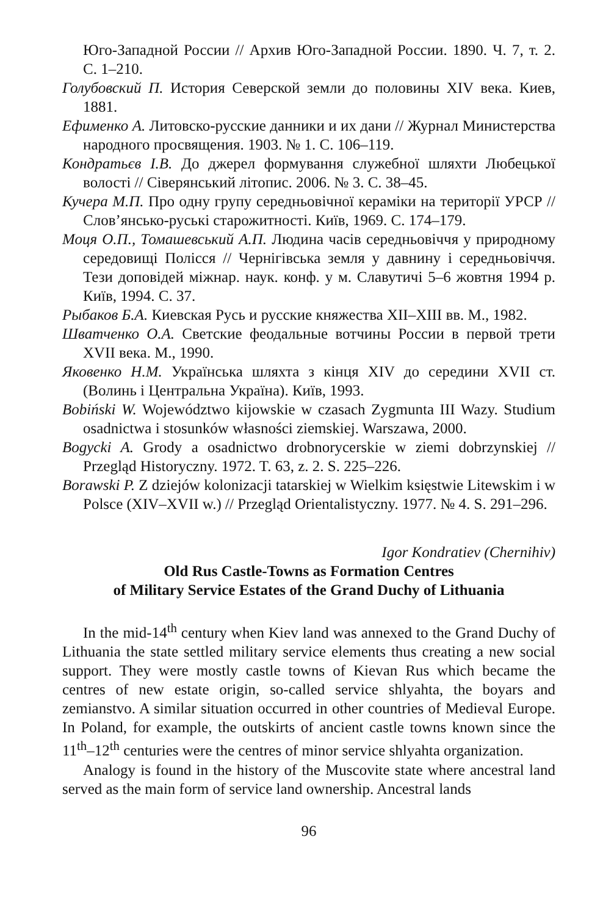Юго-Западной России // Архив Юго-Западной России. 1890. Ч. 7, т. 2. С. 1–210.
Голубовский П. История Северской земли до половины XIV века. Киев, 1881.
Ефименко А. Литовско-русские данники и их дани // Журнал Министерства народного просвящения. 1903. № 1. С. 106–119.
Кондратьєв І.В. До джерел формування служебної шляхти Любецької волості // Сіверянський літопис. 2006. № 3. С. 38–45.
Кучера М.П. Про одну групу середньовічної кераміки на території УРСР // Слов’янсько-руські старожитності. Київ, 1969. С. 174–179.
Моця О.П., Томашевський А.П. Людина часів середньовіччя у природному середовищі Полісся // Чернігівська земля у давнину і середньовіччя. Тези доповідей міжнар. наук. конф. у м. Славутичі 5–6 жовтня 1994 р. Київ, 1994. С. 37.
Рыбаков Б.А. Киевская Русь и русские княжества XII–XIII вв. М., 1982.
Шватченко О.А. Светские феодальные вотчины России в первой трети XVII века. М., 1990.
Яковенко Н.М. Українська шляхта з кінця XIV до середини XVII ст. (Волинь і Центральна Україна). Київ, 1993.
Bobiński W. Województwo kijowskie w czasach Zygmunta III Wazy. Studium osadnictwa i stosunków własności ziemskiej. Warszawa, 2000.
Bogycki A. Grody a osadnictwo drobnorycerskie w ziemi dobrzynskiej // Przegląd Historyczny. 1972. T. 63, z. 2. S. 225–226.
Borawski P. Z dziejów kolonizacji tatarskiej w Wielkim księstwie Litewskim i w Polsce (XIV–XVII w.) // Przegląd Orientalistyczny. 1977. № 4. S. 291–296.
Igor Kondratiev (Chernihiv)
Old Rus Castle-Towns as Formation Centres
of Military Service Estates of the Grand Duchy of Lithuania
In the mid-14<sup>th</sup> century when Kiev land was annexed to the Grand Duchy of Lithuania the state settled military service elements thus creating a new social support. They were mostly castle towns of Kievan Rus which became the centres of new estate origin, so-called service shlyahta, the boyars and zemianstvo. A similar situation occurred in other countries of Medieval Europe. In Poland, for example, the outskirts of ancient castle towns known since the 11<sup>th</sup>–12<sup>th</sup> centuries were the centres of minor service shlyahta organization.
Analogy is found in the history of the Muscovite state where ancestral land served as the main form of service land ownership. Ancestral lands
96